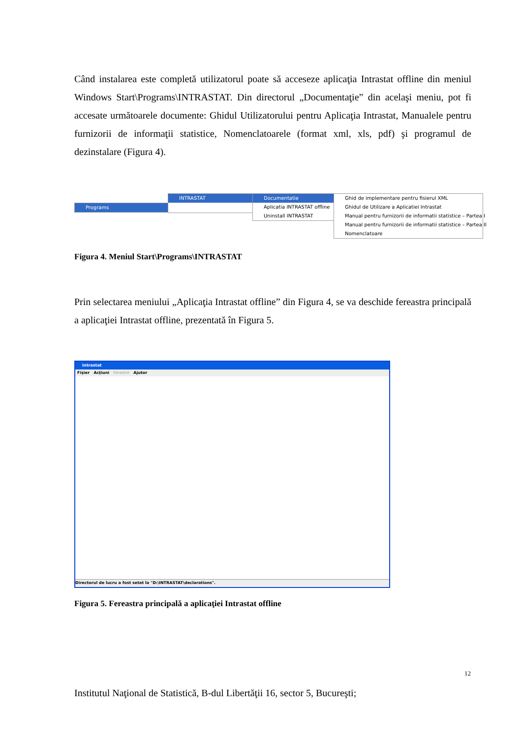Când instalarea este completă utilizatorul poate să acceseze aplicaţia Intrastat offline din meniul Windows Start\Programs\INTRASTAT. Din directorul „Documentaţie” din acelaşi meniu, pot fi accesate următoarele documente: Ghidul Utilizatorului pentru Aplicaţia Intrastat, Manualele pentru furnizorii de informaţii statistice, Nomenclatoarele (format xml, xls, pdf) şi programul de dezinstalare (Figura 4).
Programs
INTRASTAT
Documentatie
Aplicatia INTRASTAT offline
Uninstall INTRASTAT
Ghid de implementare pentru fisierul XML
Ghidul de Utilizare a Aplicatiei Intrastat
Manual pentru furnizorii de informatii statistice – Partea I
Manual pentru furnizorii de informatii statistice – Partea II
Nomenclatoare
Figura 4. Meniul Start\Programs\INTRASTAT
Prin selectarea meniului „Aplicaţia Intrastat offline” din Figura 4, se va deschide fereastra principală a aplicaţiei Intrastat offline, prezentată în Figura 5.
Intrastat
Fişier Acţiuni Ferestre Ajutor
Directorul de lucru a fost setat la "D:\INTRASTAT\declarations".
Figura 5. Fereastra principală a aplicaţiei Intrastat offline
12
Institutul Naţional de Statistică, B-dul Libertăţii 16, sector 5, Bucureşti;